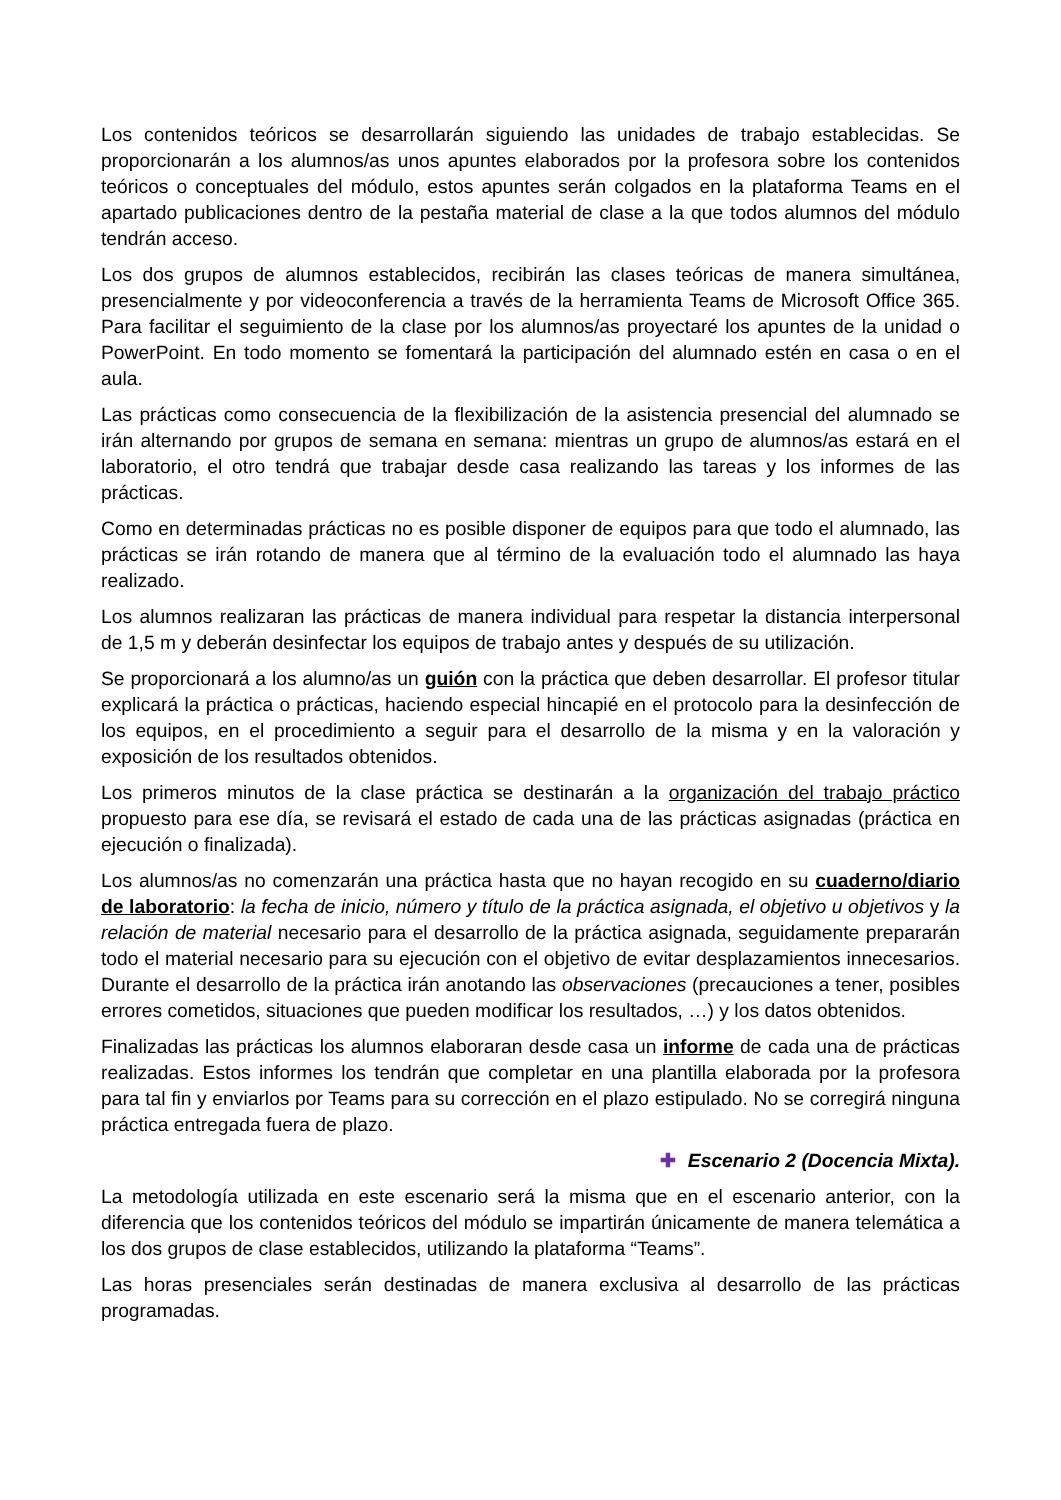Los contenidos teóricos se desarrollarán siguiendo las unidades de trabajo establecidas. Se proporcionarán a los alumnos/as unos apuntes elaborados por la profesora sobre los contenidos teóricos o conceptuales del módulo, estos apuntes serán colgados en la plataforma Teams en el apartado publicaciones dentro de la pestaña material de clase a la que todos alumnos del módulo tendrán acceso.
Los dos grupos de alumnos establecidos, recibirán las clases teóricas de manera simultánea, presencialmente y por videoconferencia a través de la herramienta Teams de Microsoft Office 365. Para facilitar el seguimiento de la clase por los alumnos/as proyectaré los apuntes de la unidad o PowerPoint. En todo momento se fomentará la participación del alumnado estén en casa o en el aula.
Las prácticas como consecuencia de la flexibilización de la asistencia presencial del alumnado se irán alternando por grupos de semana en semana: mientras un grupo de alumnos/as estará en el laboratorio, el otro tendrá que trabajar desde casa realizando las tareas y los informes de las prácticas.
Como en determinadas prácticas no es posible disponer de equipos para que todo el alumnado, las prácticas se irán rotando de manera que al término de la evaluación todo el alumnado las haya realizado.
Los alumnos realizaran las prácticas de manera individual para respetar la distancia interpersonal de 1,5 m y deberán desinfectar los equipos de trabajo antes y después de su utilización.
Se proporcionará a los alumno/as un guión con la práctica que deben desarrollar. El profesor titular explicará la práctica o prácticas, haciendo especial hincapié en el protocolo para la desinfección de los equipos, en el procedimiento a seguir para el desarrollo de la misma y en la valoración y exposición de los resultados obtenidos.
Los primeros minutos de la clase práctica se destinarán a la organización del trabajo práctico propuesto para ese día, se revisará el estado de cada una de las prácticas asignadas (práctica en ejecución o finalizada).
Los alumnos/as no comenzarán una práctica hasta que no hayan recogido en su cuaderno/diario de laboratorio: la fecha de inicio, número y título de la práctica asignada, el objetivo u objetivos y la relación de material necesario para el desarrollo de la práctica asignada, seguidamente prepararán todo el material necesario para su ejecución con el objetivo de evitar desplazamientos innecesarios. Durante el desarrollo de la práctica irán anotando las observaciones (precauciones a tener, posibles errores cometidos, situaciones que pueden modificar los resultados, …) y los datos obtenidos.
Finalizadas las prácticas los alumnos elaboraran desde casa un informe de cada una de prácticas realizadas. Estos informes los tendrán que completar en una plantilla elaborada por la profesora para tal fin y enviarlos por Teams para su corrección en el plazo estipulado. No se corregirá ninguna práctica entregada fuera de plazo.
✚ Escenario 2 (Docencia Mixta).
La metodología utilizada en este escenario será la misma que en el escenario anterior, con la diferencia que los contenidos teóricos del módulo se impartirán únicamente de manera telemática a los dos grupos de clase establecidos, utilizando la plataforma “Teams”.
Las horas presenciales serán destinadas de manera exclusiva al desarrollo de las prácticas programadas.